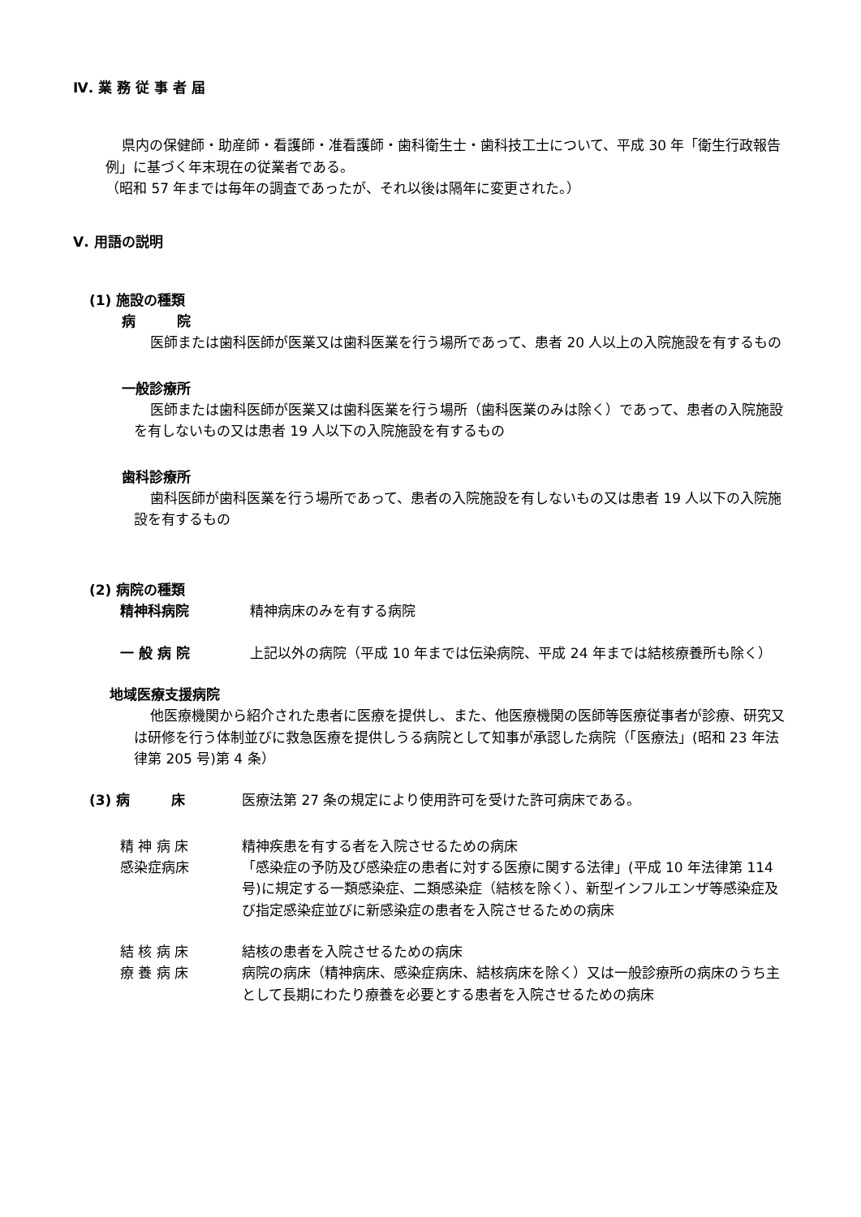Ⅳ. 業 務 従 事 者 届
県内の保健師・助産師・看護師・准看護師・歯科衛生士・歯科技工士について、平成 30 年「衛生行政報告例」に基づく年末現在の従業者である。
（昭和 57 年までは毎年の調査であったが、それ以後は隔年に変更された。）
Ⅴ. 用語の説明
(1) 施設の種類
病　　　院
医師または歯科医師が医業又は歯科医業を行う場所であって、患者 20 人以上の入院施設を有するもの
一般診療所
医師または歯科医師が医業又は歯科医業を行う場所（歯科医業のみは除く）であって、患者の入院施設を有しないもの又は患者 19 人以下の入院施設を有するもの
歯科診療所
歯科医師が歯科医業を行う場所であって、患者の入院施設を有しないもの又は患者 19 人以下の入院施設を有するもの
(2) 病院の種類
精神科病院 精神病床のみを有する病院
一 般 病 院 上記以外の病院（平成 10 年までは伝染病院、平成 24 年までは結核療養所も除く）
地域医療支援病院
他医療機関から紹介された患者に医療を提供し、また、他医療機関の医師等医療従事者が診療、研究又は研修を行う体制並びに救急医療を提供しうる病院として知事が承認した病院（「医療法」(昭和 23 年法律第 205 号)第 4 条）
(3) 病　　　床 医療法第 27 条の規定により使用許可を受けた許可病床である。
精 神 病 床 精神疾患を有する者を入院させるための病床
感染症病床 「感染症の予防及び感染症の患者に対する医療に関する法律」(平成 10 年法律第 114 号)に規定する一類感染症、二類感染症（結核を除く）、新型インフルエンザ等感染症及び指定感染症並びに新感染症の患者を入院させるための病床
結 核 病 床 結核の患者を入院させるための病床
療 養 病 床 病院の病床（精神病床、感染症病床、結核病床を除く）又は一般診療所の病床のうち主として長期にわたり療養を必要とする患者を入院させるための病床